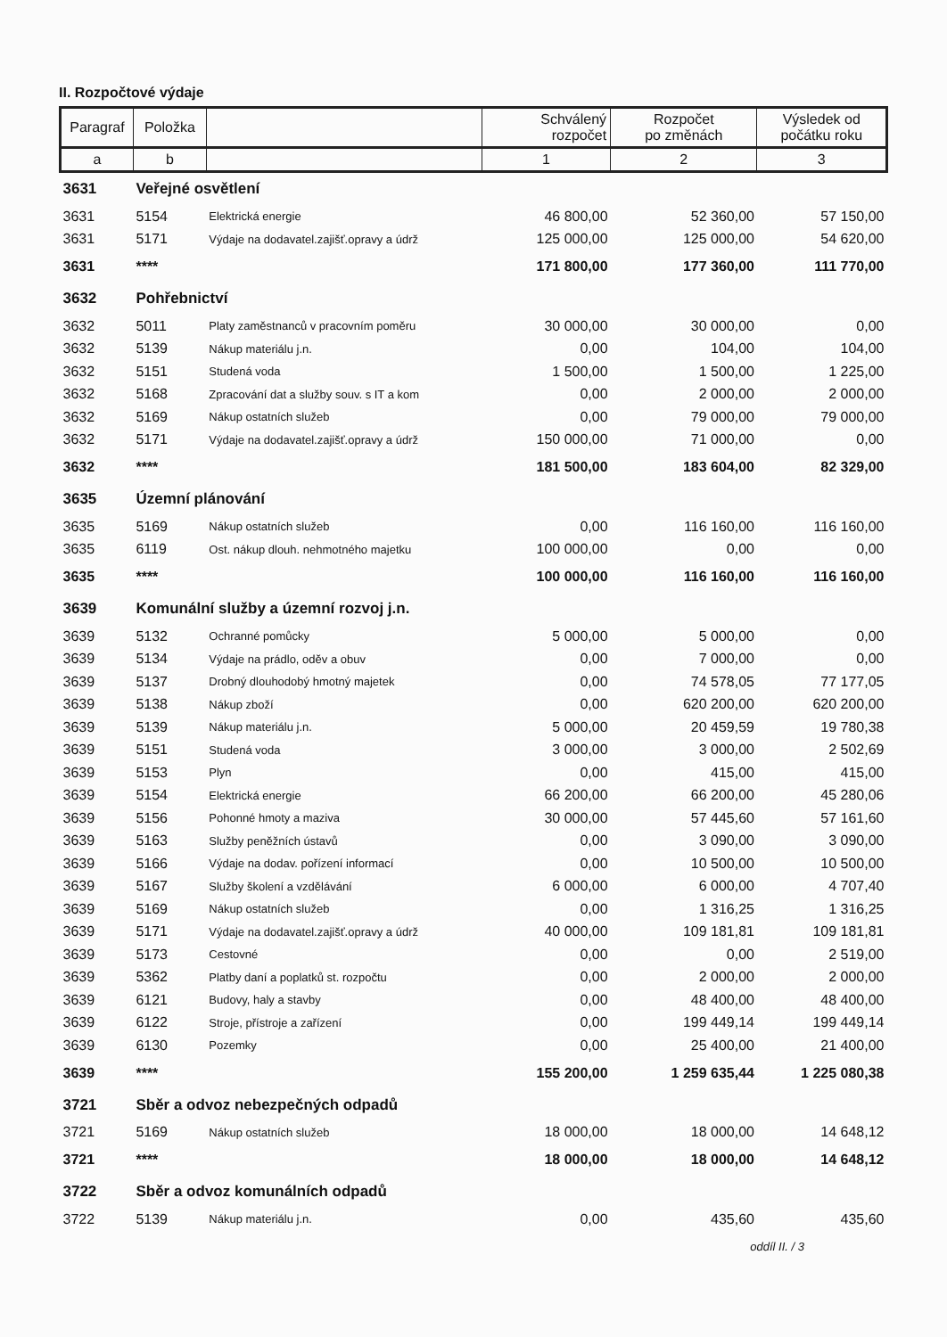II. Rozpočtové výdaje
| Paragraf | Položka | | Schválený rozpočet | Rozpočet po změnách | Výsledek od počátku roku |
| --- | --- | --- | --- | --- | --- |
| a | b | | 1 | 2 | 3 |
| 3631 | Veřejné osvětlení | | | | |
| 3631 | 5154 | Elektrická energie | 46 800,00 | 52 360,00 | 57 150,00 |
| 3631 | 5171 | Výdaje na dodavatel.zajišť.opravy a údrž | 125 000,00 | 125 000,00 | 54 620,00 |
| 3631 | **** | | 171 800,00 | 177 360,00 | 111 770,00 |
| 3632 | Pohřebnictví | | | | |
| 3632 | 5011 | Platy zaměstnanců v pracovním poměru | 30 000,00 | 30 000,00 | 0,00 |
| 3632 | 5139 | Nákup materiálu j.n. | 0,00 | 104,00 | 104,00 |
| 3632 | 5151 | Studená voda | 1 500,00 | 1 500,00 | 1 225,00 |
| 3632 | 5168 | Zpracování dat a služby souv. s IT a kom | 0,00 | 2 000,00 | 2 000,00 |
| 3632 | 5169 | Nákup ostatních služeb | 0,00 | 79 000,00 | 79 000,00 |
| 3632 | 5171 | Výdaje na dodavatel.zajišť.opravy a údrž | 150 000,00 | 71 000,00 | 0,00 |
| 3632 | **** | | 181 500,00 | 183 604,00 | 82 329,00 |
| 3635 | Územní plánování | | | | |
| 3635 | 5169 | Nákup ostatních služeb | 0,00 | 116 160,00 | 116 160,00 |
| 3635 | 6119 | Ost. nákup dlouh. nehmotného majetku | 100 000,00 | 0,00 | 0,00 |
| 3635 | **** | | 100 000,00 | 116 160,00 | 116 160,00 |
| 3639 | Komunální služby a územní rozvoj j.n. | | | | |
| 3639 | 5132 | Ochranné pomůcky | 5 000,00 | 5 000,00 | 0,00 |
| 3639 | 5134 | Výdaje na prádlo, oděv a obuv | 0,00 | 7 000,00 | 0,00 |
| 3639 | 5137 | Drobný dlouhodobý hmotný majetek | 0,00 | 74 578,05 | 77 177,05 |
| 3639 | 5138 | Nákup zboží | 0,00 | 620 200,00 | 620 200,00 |
| 3639 | 5139 | Nákup materiálu j.n. | 5 000,00 | 20 459,59 | 19 780,38 |
| 3639 | 5151 | Studená voda | 3 000,00 | 3 000,00 | 2 502,69 |
| 3639 | 5153 | Plyn | 0,00 | 415,00 | 415,00 |
| 3639 | 5154 | Elektrická energie | 66 200,00 | 66 200,00 | 45 280,06 |
| 3639 | 5156 | Pohonné hmoty a maziva | 30 000,00 | 57 445,60 | 57 161,60 |
| 3639 | 5163 | Služby peněžních ústavů | 0,00 | 3 090,00 | 3 090,00 |
| 3639 | 5166 | Výdaje na dodav. pořízení informací | 0,00 | 10 500,00 | 10 500,00 |
| 3639 | 5167 | Služby školení a vzdělávání | 6 000,00 | 6 000,00 | 4 707,40 |
| 3639 | 5169 | Nákup ostatních služeb | 0,00 | 1 316,25 | 1 316,25 |
| 3639 | 5171 | Výdaje na dodavatel.zajišť.opravy a údrž | 40 000,00 | 109 181,81 | 109 181,81 |
| 3639 | 5173 | Cestovné | 0,00 | 0,00 | 2 519,00 |
| 3639 | 5362 | Platby daní a poplatků st. rozpočtu | 0,00 | 2 000,00 | 2 000,00 |
| 3639 | 6121 | Budovy, haly a stavby | 0,00 | 48 400,00 | 48 400,00 |
| 3639 | 6122 | Stroje, přístroje a zařízení | 0,00 | 199 449,14 | 199 449,14 |
| 3639 | 6130 | Pozemky | 0,00 | 25 400,00 | 21 400,00 |
| 3639 | **** | | 155 200,00 | 1 259 635,44 | 1 225 080,38 |
| 3721 | Sběr a odvoz nebezpečných odpadů | | | | |
| 3721 | 5169 | Nákup ostatních služeb | 18 000,00 | 18 000,00 | 14 648,12 |
| 3721 | **** | | 18 000,00 | 18 000,00 | 14 648,12 |
| 3722 | Sběr a odvoz komunálních odpadů | | | | |
| 3722 | 5139 | Nákup materiálu j.n. | 0,00 | 435,60 | 435,60 |
oddíl II. / 3